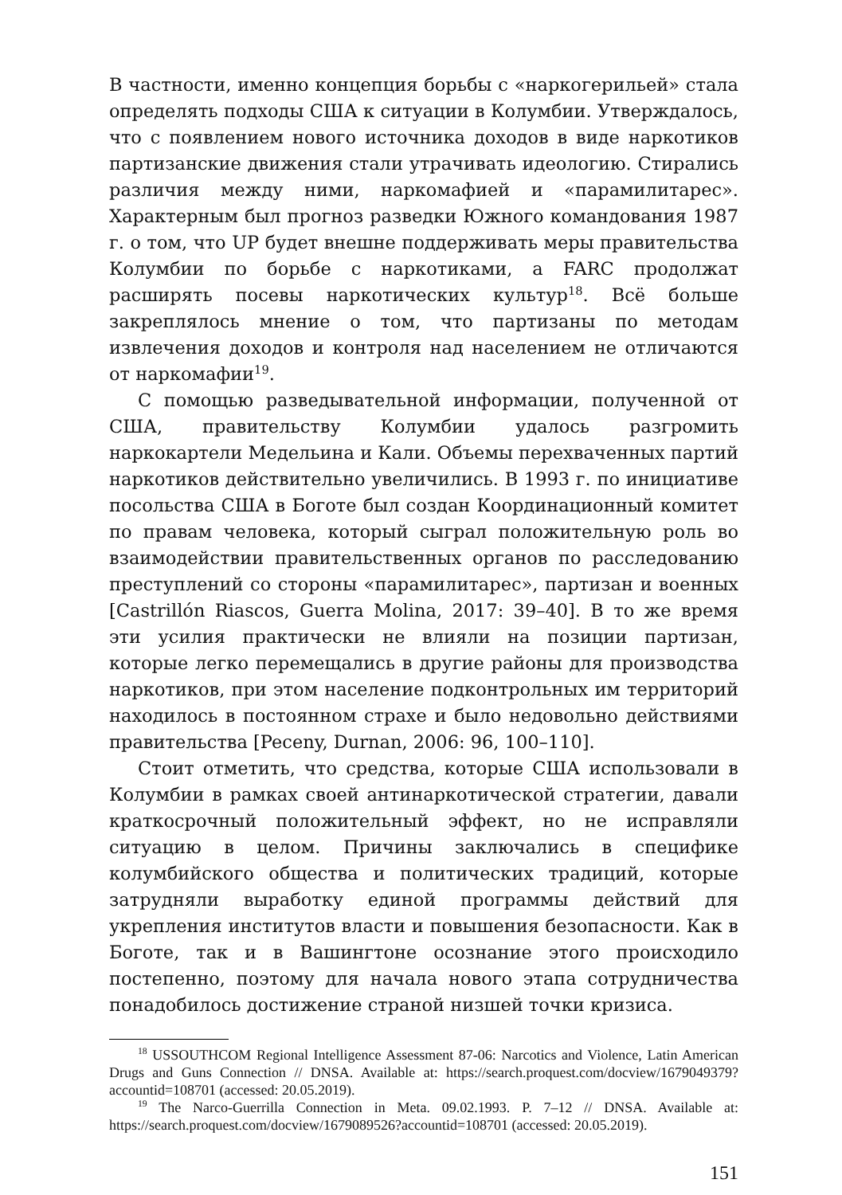В частности, именно концепция борьбы с «наркогерильей» стала определять подходы США к ситуации в Колумбии. Утверждалось, что с появлением нового источника доходов в виде наркотиков партизанские движения стали утрачивать идеологию. Стирались различия между ними, наркомафией и «парамилитарес». Характерным был прогноз разведки Южного командования 1987 г. о том, что UP будет внешне поддерживать меры правительства Колумбии по борьбе с наркотиками, а FARC продолжат расширять посевы наркотических культур<sup>18</sup>. Всё больше закреплялось мнение о том, что партизаны по методам извлечения доходов и контроля над населением не отличаются от наркомафии<sup>19</sup>.
С помощью разведывательной информации, полученной от США, правительству Колумбии удалось разгромить наркокартели Медельина и Кали. Объемы перехваченных партий наркотиков действительно увеличились. В 1993 г. по инициативе посольства США в Боготе был создан Координационный комитет по правам человека, который сыграл положительную роль во взаимодействии правительственных органов по расследованию преступлений со стороны «парамилитарес», партизан и военных [Castrillón Riascos, Guerra Molina, 2017: 39–40]. В то же время эти усилия практически не влияли на позиции партизан, которые легко перемещались в другие районы для производства наркотиков, при этом население подконтрольных им территорий находилось в постоянном страхе и было недовольно действиями правительства [Peceny, Durnan, 2006: 96, 100–110].
Стоит отметить, что средства, которые США использовали в Колумбии в рамках своей антинаркотической стратегии, давали краткосрочный положительный эффект, но не исправляли ситуацию в целом. Причины заключались в специфике колумбийского общества и политических традиций, которые затрудняли выработку единой программы действий для укрепления институтов власти и повышения безопасности. Как в Боготе, так и в Вашингтоне осознание этого происходило постепенно, поэтому для начала нового этапа сотрудничества понадобилось достижение страной низшей точки кризиса.
<sup>18</sup> USSOUTHCOM Regional Intelligence Assessment 87-06: Narcotics and Violence, Latin American Drugs and Guns Connection // DNSA. Available at: https://search.proquest.com/docview/1679049379?accountid=108701 (accessed: 20.05.2019).
<sup>19</sup> The Narco-Guerrilla Connection in Meta. 09.02.1993. P. 7–12 // DNSA. Available at: https://search.proquest.com/docview/1679089526?accountid=108701 (accessed: 20.05.2019).
151